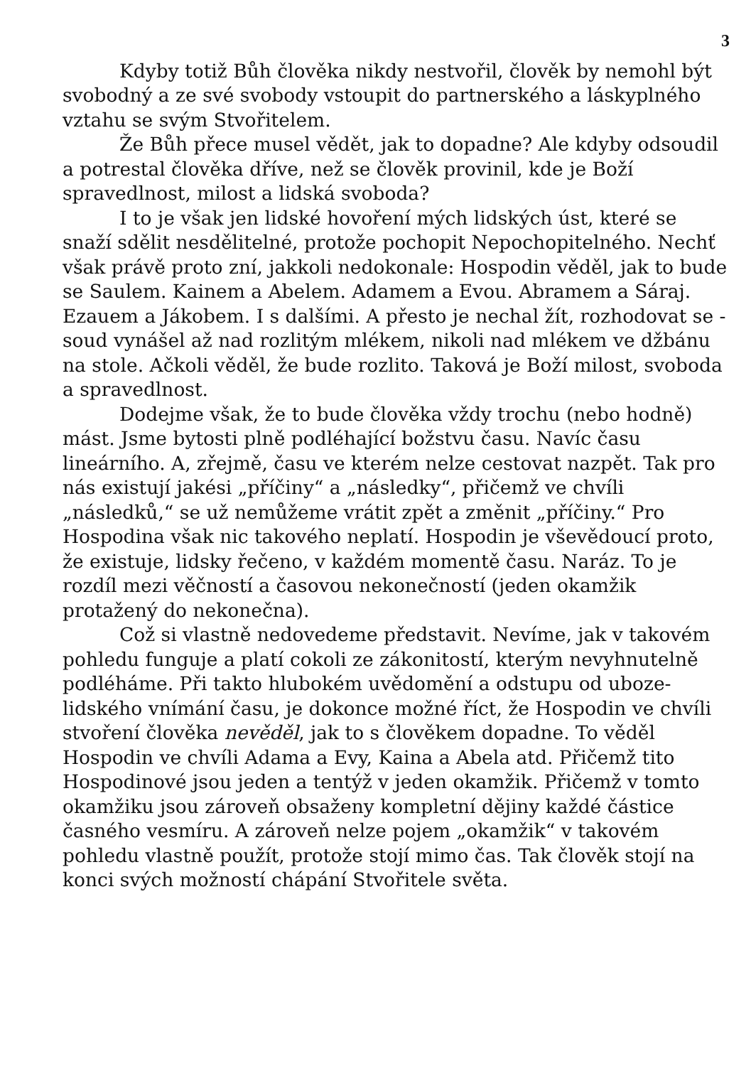3
Kdyby totiž Bůh člověka nikdy nestvořil, člověk by nemohl být svobodný a ze své svobody vstoupit do partnerského a láskyplného vztahu se svým Stvořitelem.
Že Bůh přece musel vědět, jak to dopadne? Ale kdyby odsoudil a potrestal člověka dříve, než se člověk provinil, kde je Boží spravedlnost, milost a lidská svoboda?
I to je však jen lidské hovoření mých lidských úst, které se snaží sdělit nesdělitelné, protože pochopit Nepochopitelného. Nechť však právě proto zní, jakkoli nedokonale: Hospodin věděl, jak to bude se Saulem. Kainem a Abelem. Adamem a Evou. Abramem a Sáraj. Ezauem a Jákobem. I s dalšími. A přesto je nechal žít, rozhodovat se - soud vynášel až nad rozlitým mlékem, nikoli nad mlékem ve džbánu na stole. Ačkoli věděl, že bude rozlito. Taková je Boží milost, svoboda a spravedlnost.
Dodejme však, že to bude člověka vždy trochu (nebo hodně) mást. Jsme bytosti plně podléhající božstvu času. Navíc času lineárního. A, zřejmě, času ve kterém nelze cestovat nazpět. Tak pro nás existují jakési „příčiny“ a „následky“, přičemž ve chvíli „následků,“ se už nemůžeme vrátit zpět a změnit „příčiny.“ Pro Hospodina však nic takového neplatí. Hospodin je vševědoucí proto, že existuje, lidsky řečeno, v každém momentě času. Naráz. To je rozdíl mezi věčností a časovou nekonečností (jeden okamžik protažený do nekonečna).
Což si vlastně nedovedeme představit. Nevíme, jak v takovém pohledu funguje a platí cokoli ze zákonitostí, kterým nevyhnutelně podléháme. Při takto hlubokém uvědomění a odstupu od uboze-lidského vnímání času, je dokonce možné říct, že Hospodin ve chvíli stvoření člověka nevěděl, jak to s člověkem dopadne. To věděl Hospodin ve chvíli Adama a Evy, Kaina a Abela atd. Přičemž tito Hospodinové jsou jeden a tentýž v jeden okamžik. Přičemž v tomto okamžiku jsou zároveň obsaženy kompletní dějiny každé částice časného vesmíru. A zároveň nelze pojem „okamžik“ v takovém pohledu vlastně použít, protože stojí mimo čas. Tak člověk stojí na konci svých možností chápání Stvořitele světa.